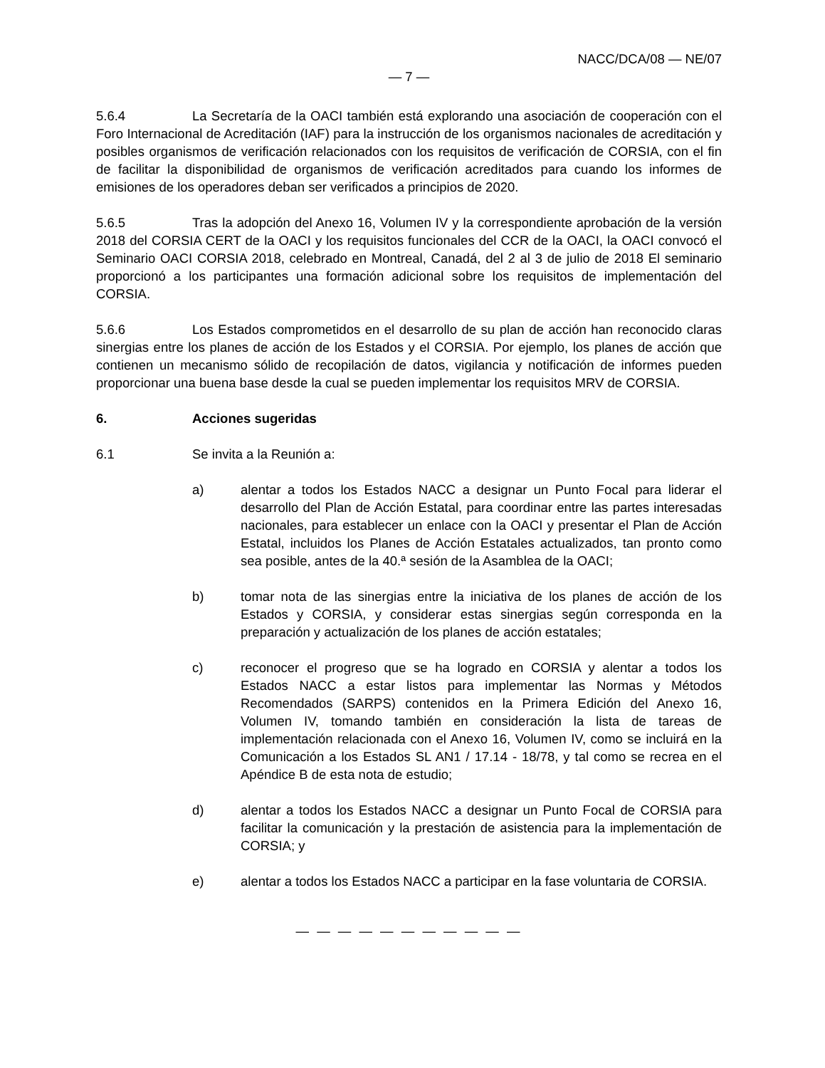NACC/DCA/08 — NE/07
— 7 —
5.6.4 La Secretaría de la OACI también está explorando una asociación de cooperación con el Foro Internacional de Acreditación (IAF) para la instrucción de los organismos nacionales de acreditación y posibles organismos de verificación relacionados con los requisitos de verificación de CORSIA, con el fin de facilitar la disponibilidad de organismos de verificación acreditados para cuando los informes de emisiones de los operadores deban ser verificados a principios de 2020.
5.6.5 Tras la adopción del Anexo 16, Volumen IV y la correspondiente aprobación de la versión 2018 del CORSIA CERT de la OACI y los requisitos funcionales del CCR de la OACI, la OACI convocó el Seminario OACI CORSIA 2018, celebrado en Montreal, Canadá, del 2 al 3 de julio de 2018 El seminario proporcionó a los participantes una formación adicional sobre los requisitos de implementación del CORSIA.
5.6.6 Los Estados comprometidos en el desarrollo de su plan de acción han reconocido claras sinergias entre los planes de acción de los Estados y el CORSIA. Por ejemplo, los planes de acción que contienen un mecanismo sólido de recopilación de datos, vigilancia y notificación de informes pueden proporcionar una buena base desde la cual se pueden implementar los requisitos MRV de CORSIA.
6. Acciones sugeridas
6.1 Se invita a la Reunión a:
a) alentar a todos los Estados NACC a designar un Punto Focal para liderar el desarrollo del Plan de Acción Estatal, para coordinar entre las partes interesadas nacionales, para establecer un enlace con la OACI y presentar el Plan de Acción Estatal, incluidos los Planes de Acción Estatales actualizados, tan pronto como sea posible, antes de la 40.ª sesión de la Asamblea de la OACI;
b) tomar nota de las sinergias entre la iniciativa de los planes de acción de los Estados y CORSIA, y considerar estas sinergias según corresponda en la preparación y actualización de los planes de acción estatales;
c) reconocer el progreso que se ha logrado en CORSIA y alentar a todos los Estados NACC a estar listos para implementar las Normas y Métodos Recomendados (SARPS) contenidos en la Primera Edición del Anexo 16, Volumen IV, tomando también en consideración la lista de tareas de implementación relacionada con el Anexo 16, Volumen IV, como se incluirá en la Comunicación a los Estados SL AN1 / 17.14 - 18/78, y tal como se recrea en el Apéndice B de esta nota de estudio;
d) alentar a todos los Estados NACC a designar un Punto Focal de CORSIA para facilitar la comunicación y la prestación de asistencia para la implementación de CORSIA; y
e) alentar a todos los Estados NACC a participar en la fase voluntaria de CORSIA.
— — — — — — — — — — —